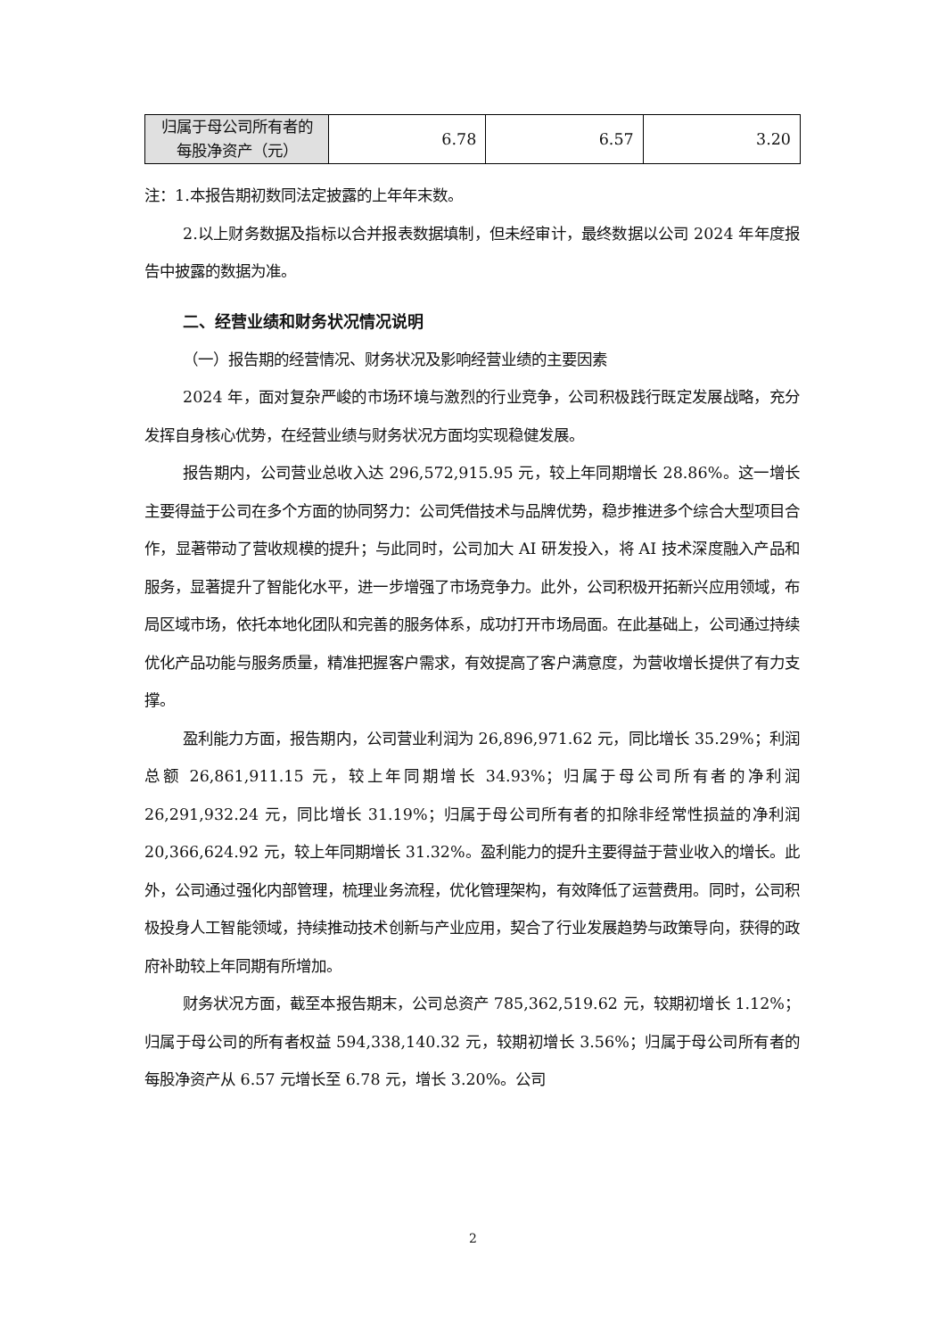| 归属于母公司所有者的 每股净资产（元） | 6.78 | 6.57 | 3.20 |
注：1.本报告期初数同法定披露的上年年末数。
2.以上财务数据及指标以合并报表数据填制，但未经审计，最终数据以公司 2024 年年度报告中披露的数据为准。
二、经营业绩和财务状况情况说明
（一）报告期的经营情况、财务状况及影响经营业绩的主要因素
2024 年，面对复杂严峻的市场环境与激烈的行业竞争，公司积极践行既定发展战略，充分发挥自身核心优势，在经营业绩与财务状况方面均实现稳健发展。
报告期内，公司营业总收入达 296,572,915.95 元，较上年同期增长 28.86%。这一增长主要得益于公司在多个方面的协同努力：公司凭借技术与品牌优势，稳步推进多个综合大型项目合作，显著带动了营收规模的提升；与此同时，公司加大 AI 研发投入，将 AI 技术深度融入产品和服务，显著提升了智能化水平，进一步增强了市场竞争力。此外，公司积极开拓新兴应用领域，布局区域市场，依托本地化团队和完善的服务体系，成功打开市场局面。在此基础上，公司通过持续优化产品功能与服务质量，精准把握客户需求，有效提高了客户满意度，为营收增长提供了有力支撑。
盈利能力方面，报告期内，公司营业利润为 26,896,971.62 元，同比增长 35.29%；利润总额 26,861,911.15 元，较上年同期增长 34.93%；归属于母公司所有者的净利润 26,291,932.24 元，同比增长 31.19%；归属于母公司所有者的扣除非经常性损益的净利润 20,366,624.92 元，较上年同期增长 31.32%。盈利能力的提升主要得益于营业收入的增长。此外，公司通过强化内部管理，梳理业务流程，优化管理架构，有效降低了运营费用。同时，公司积极投身人工智能领域，持续推动技术创新与产业应用，契合了行业发展趋势与政策导向，获得的政府补助较上年同期有所增加。
财务状况方面，截至本报告期末，公司总资产 785,362,519.62 元，较期初增长 1.12%；归属于母公司的所有者权益 594,338,140.32 元，较期初增长 3.56%；归属于母公司所有者的每股净资产从 6.57 元增长至 6.78 元，增长 3.20%。公司
2